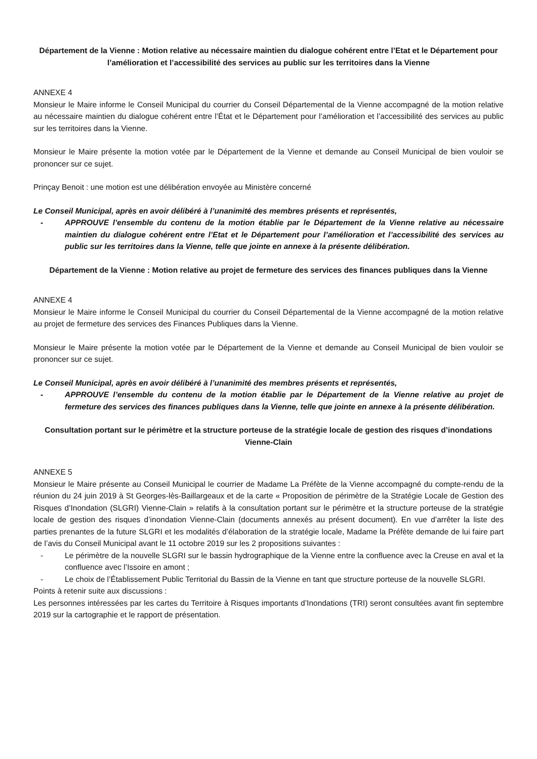Département de la Vienne : Motion relative au nécessaire maintien du dialogue cohérent entre l’Etat et le Département pour l’amélioration et l’accessibilité des services au public sur les territoires dans la Vienne
ANNEXE 4
Monsieur le Maire informe le Conseil Municipal du courrier du Conseil Départemental de la Vienne accompagné de la motion relative au nécessaire maintien du dialogue cohérent entre l’État et le Département pour l’amélioration et l’accessibilité des services au public sur les territoires dans la Vienne.
Monsieur le Maire présente la motion votée par le Département de la Vienne et demande au Conseil Municipal de bien vouloir se prononcer sur ce sujet.
Prinçay Benoit : une motion est une délibération envoyée au Ministère concerné
Le Conseil Municipal, après en avoir délibéré à l’unanimité des membres présents et représentés,
- APPROUVE l’ensemble du contenu de la motion établie par le Département de la Vienne relative au nécessaire maintien du dialogue cohérent entre l’Etat et le Département pour l’amélioration et l’accessibilité des services au public sur les territoires dans la Vienne, telle que jointe en annexe à la présente délibération.
Département de la Vienne : Motion relative au projet de fermeture des services des finances publiques dans la Vienne
ANNEXE 4
Monsieur le Maire informe le Conseil Municipal du courrier du Conseil Départemental de la Vienne accompagné de la motion relative au projet de fermeture des services des Finances Publiques dans la Vienne.
Monsieur le Maire présente la motion votée par le Département de la Vienne et demande au Conseil Municipal de bien vouloir se prononcer sur ce sujet.
Le Conseil Municipal, après en avoir délibéré à l’unanimité des membres présents et représentés,
- APPROUVE l’ensemble du contenu de la motion établie par le Département de la Vienne relative au projet de fermeture des services des finances publiques dans la Vienne, telle que jointe en annexe à la présente délibération.
Consultation portant sur le périmètre et la structure porteuse de la stratégie locale de gestion des risques d’inondations Vienne-Clain
ANNEXE 5
Monsieur le Maire présente au Conseil Municipal le courrier de Madame La Préfète de la Vienne accompagné du compte-rendu de la réunion du 24 juin 2019 à St Georges-lès-Baillargeaux et de la carte « Proposition de périmètre de la Stratégie Locale de Gestion des Risques d’Inondation (SLGRI) Vienne-Clain » relatifs à la consultation portant sur le périmètre et la structure porteuse de la stratégie locale de gestion des risques d’inondation Vienne-Clain (documents annexés au présent document). En vue d’arrêter la liste des parties prenantes de la future SLGRI et les modalités d’élaboration de la stratégie locale, Madame la Préfète demande de lui faire part de l’avis du Conseil Municipal avant le 11 octobre 2019 sur les 2 propositions suivantes :
- Le périmètre de la nouvelle SLGRI sur le bassin hydrographique de la Vienne entre la confluence avec la Creuse en aval et la confluence avec l’Issoire en amont ;
- Le choix de l’Établissement Public Territorial du Bassin de la Vienne en tant que structure porteuse de la nouvelle SLGRI.
Points à retenir suite aux discussions :
Les personnes intéressées par les cartes du Territoire à Risques importants d’Inondations (TRI) seront consultées avant fin septembre 2019 sur la cartographie et le rapport de présentation.